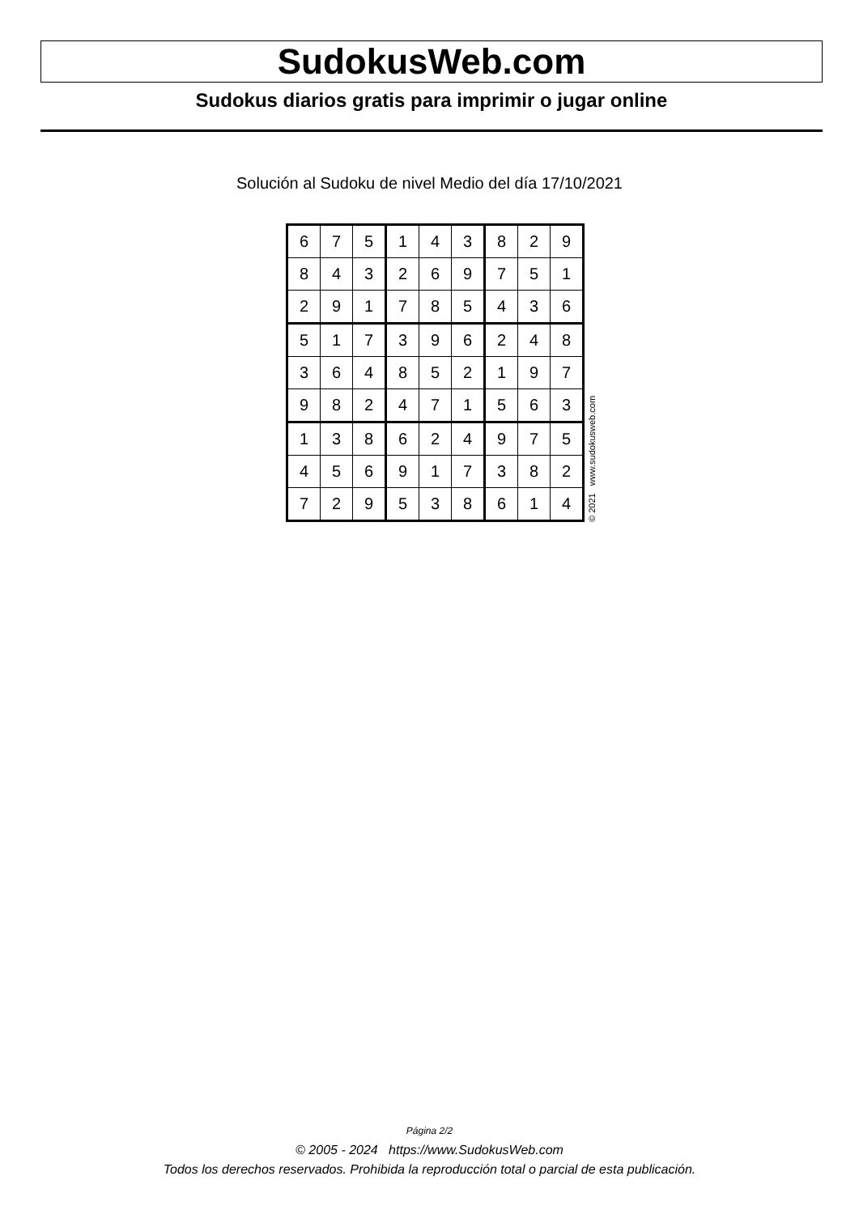SudokusWeb.com
Sudokus diarios gratis para imprimir o jugar online
Solución al Sudoku de nivel Medio del día 17/10/2021
| 6 | 7 | 5 | 1 | 4 | 3 | 8 | 2 | 9 |
| 8 | 4 | 3 | 2 | 6 | 9 | 7 | 5 | 1 |
| 2 | 9 | 1 | 7 | 8 | 5 | 4 | 3 | 6 |
| 5 | 1 | 7 | 3 | 9 | 6 | 2 | 4 | 8 |
| 3 | 6 | 4 | 8 | 5 | 2 | 1 | 9 | 7 |
| 9 | 8 | 2 | 4 | 7 | 1 | 5 | 6 | 3 |
| 1 | 3 | 8 | 6 | 2 | 4 | 9 | 7 | 5 |
| 4 | 5 | 6 | 9 | 1 | 7 | 3 | 8 | 2 |
| 7 | 2 | 9 | 5 | 3 | 8 | 6 | 1 | 4 |
© 2021 www.sudokusweb.com
Página 2/2
© 2005 - 2024 https://www.SudokusWeb.com
Todos los derechos reservados. Prohibida la reproducción total o parcial de esta publicación.